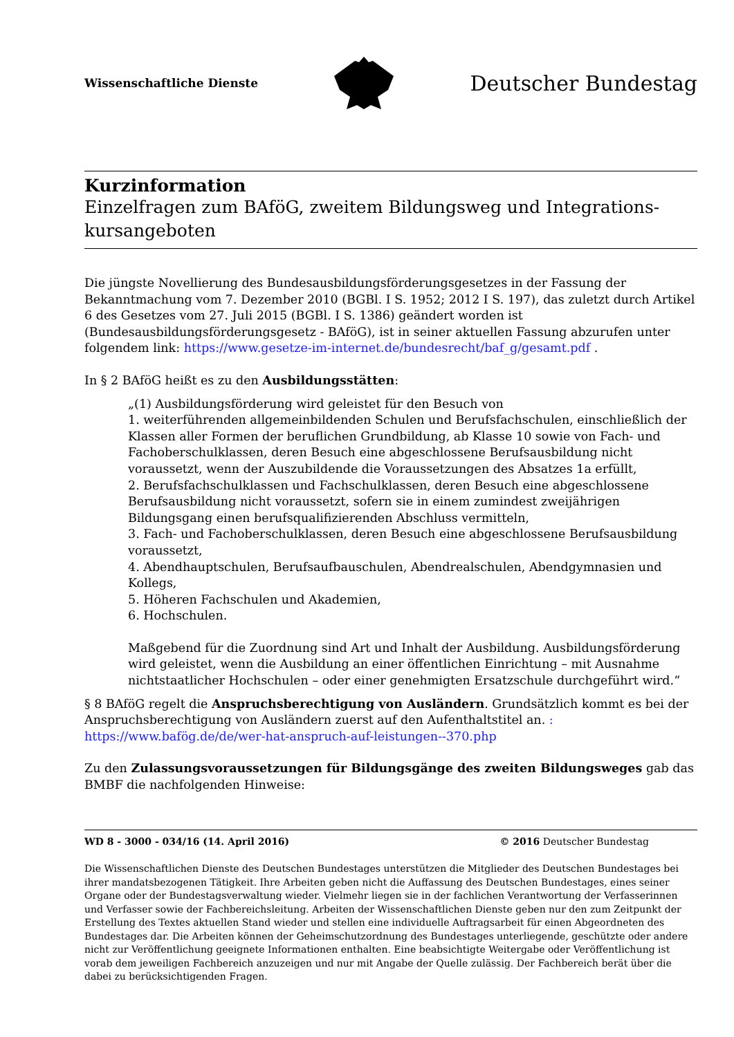Wissenschaftliche Dienste Deutscher Bundestag
Kurzinformation
Einzelfragen zum BAföG, zweitem Bildungsweg und Integrations-kursangeboten
Die jüngste Novellierung des Bundesausbildungsförderungsgesetzes in der Fassung der Bekanntmachung vom 7. Dezember 2010 (BGBl. I S. 1952; 2012 I S. 197), das zuletzt durch Artikel 6 des Gesetzes vom 27. Juli 2015 (BGBl. I S. 1386) geändert worden ist (Bundesausbildungsförderungsgesetz - BAföG), ist in seiner aktuellen Fassung abzurufen unter folgendem link: https://www.gesetze-im-internet.de/bundesrecht/baf_g/gesamt.pdf .
In § 2 BAföG heißt es zu den Ausbildungsstätten:
„(1) Ausbildungsförderung wird geleistet für den Besuch von
1. weiterführenden allgemeinbildenden Schulen und Berufsfachschulen, einschließlich der Klassen aller Formen der beruflichen Grundbildung, ab Klasse 10 sowie von Fach- und Fachoberschulklassen, deren Besuch eine abgeschlossene Berufsausbildung nicht voraussetzt, wenn der Auszubildende die Voraussetzungen des Absatzes 1a erfüllt,
2. Berufsfachschulklassen und Fachschulklassen, deren Besuch eine abgeschlossene Berufsausbildung nicht voraussetzt, sofern sie in einem zumindest zweijährigen Bildungsgang einen berufsqualifizierenden Abschluss vermitteln,
3. Fach- und Fachoberschulklassen, deren Besuch eine abgeschlossene Berufsausbildung voraussetzt,
4. Abendhauptschulen, Berufsaufbauschulen, Abendrealschulen, Abendgymnasien und Kollegs,
5. Höheren Fachschulen und Akademien,
6. Hochschulen.
Maßgebend für die Zuordnung sind Art und Inhalt der Ausbildung. Ausbildungsförderung wird geleistet, wenn die Ausbildung an einer öffentlichen Einrichtung – mit Ausnahme nichtstaatlicher Hochschulen – oder einer genehmigten Ersatzschule durchgeführt wird.“
§ 8 BAföG regelt die Anspruchsberechtigung von Ausländern. Grundsätzlich kommt es bei der Anspruchsberechtigung von Ausländern zuerst auf den Aufenthaltstitel an. : https://www.bafög.de/de/wer-hat-anspruch-auf-leistungen--370.php
Zu den Zulassungsvoraussetzungen für Bildungsgänge des zweiten Bildungsweges gab das BMBF die nachfolgenden Hinweise:
WD 8 - 3000 - 034/16 (14. April 2016) © 2016 Deutscher Bundestag
Die Wissenschaftlichen Dienste des Deutschen Bundestages unterstützen die Mitglieder des Deutschen Bundestages bei ihrer mandatsbezogenen Tätigkeit. Ihre Arbeiten geben nicht die Auffassung des Deutschen Bundestages, eines seiner Organe oder der Bundestagsverwaltung wieder. Vielmehr liegen sie in der fachlichen Verantwortung der Verfasserinnen und Verfasser sowie der Fachbereichsleitung. Arbeiten der Wissenschaftlichen Dienste geben nur den zum Zeitpunkt der Erstellung des Textes aktuellen Stand wieder und stellen eine individuelle Auftragsarbeit für einen Abgeordneten des Bundestages dar. Die Arbeiten können der Geheimschutzordnung des Bundestages unterliegende, geschützte oder andere nicht zur Veröffentlichung geeignete Informationen enthalten. Eine beabsichtigte Weitergabe oder Veröffentlichung ist vorab dem jeweiligen Fachbereich anzuzeigen und nur mit Angabe der Quelle zulässig. Der Fachbereich berät über die dabei zu berücksichtigenden Fragen.